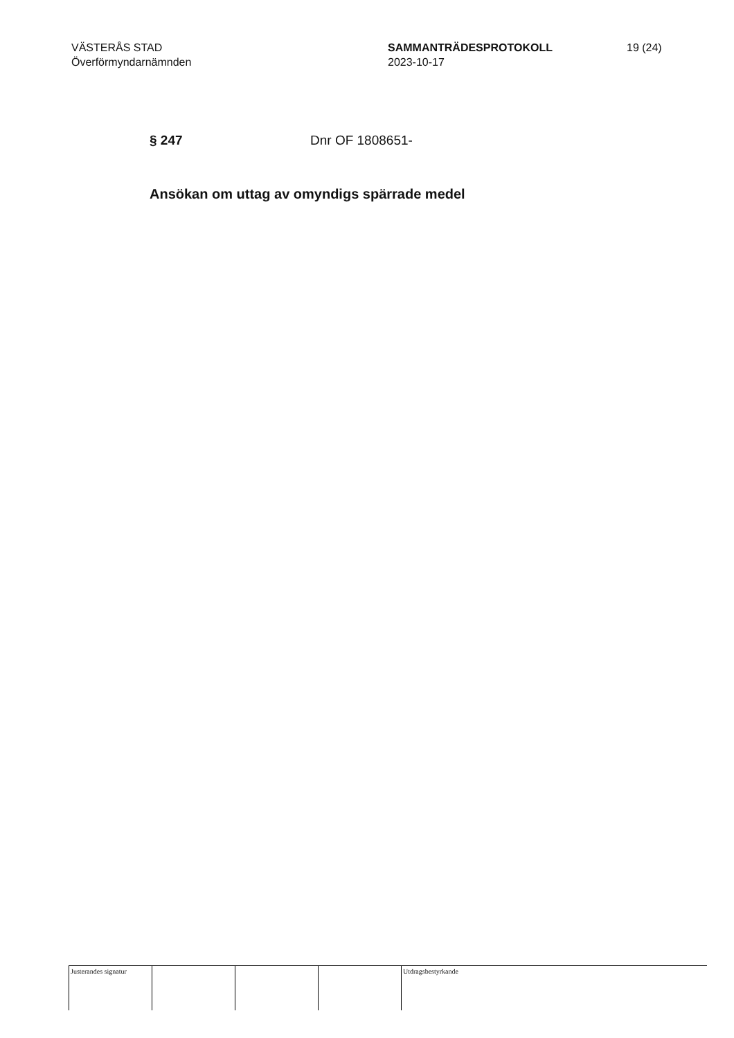VÄSTERÅS STAD
Överförmyndarnämnden
SAMMANTRÄDESPROTOKOLL
2023-10-17
19 (24)
§ 247 Dnr OF 1808651-
Ansökan om uttag av omyndigs spärrade medel
Justerandes signatur
Utdragsbestyrkande